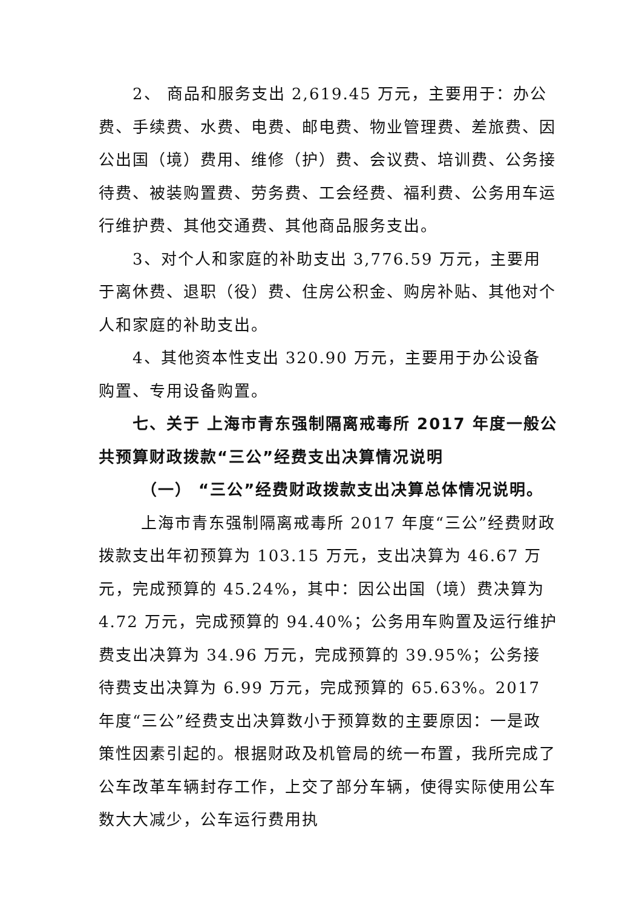2、 商品和服务支出 2,619.45 万元，主要用于：办公费、手续费、水费、电费、邮电费、物业管理费、差旅费、因公出国（境）费用、维修（护）费、会议费、培训费、公务接待费、被装购置费、劳务费、工会经费、福利费、公务用车运行维护费、其他交通费、其他商品服务支出。
3、对个人和家庭的补助支出 3,776.59 万元，主要用于离休费、退职（役）费、住房公积金、购房补贴、其他对个人和家庭的补助支出。
4、其他资本性支出 320.90 万元，主要用于办公设备购置、专用设备购置。
七、关于 上海市青东强制隔离戒毒所 2017 年度一般公共预算财政拨款“三公”经费支出决算情况说明
（一） “三公”经费财政拨款支出决算总体情况说明。
上海市青东强制隔离戒毒所 2017 年度“三公”经费财政拨款支出年初预算为 103.15 万元，支出决算为 46.67 万元，完成预算的 45.24%，其中：因公出国（境）费决算为 4.72 万元，完成预算的 94.40%；公务用车购置及运行维护费支出决算为 34.96 万元，完成预算的 39.95%；公务接待费支出决算为 6.99 万元，完成预算的 65.63%。2017 年度“三公”经费支出决算数小于预算数的主要原因：一是政策性因素引起的。根据财政及机管局的统一布置，我所完成了公车改革车辆封存工作，上交了部分车辆，使得实际使用公车数大大减少，公车运行费用执